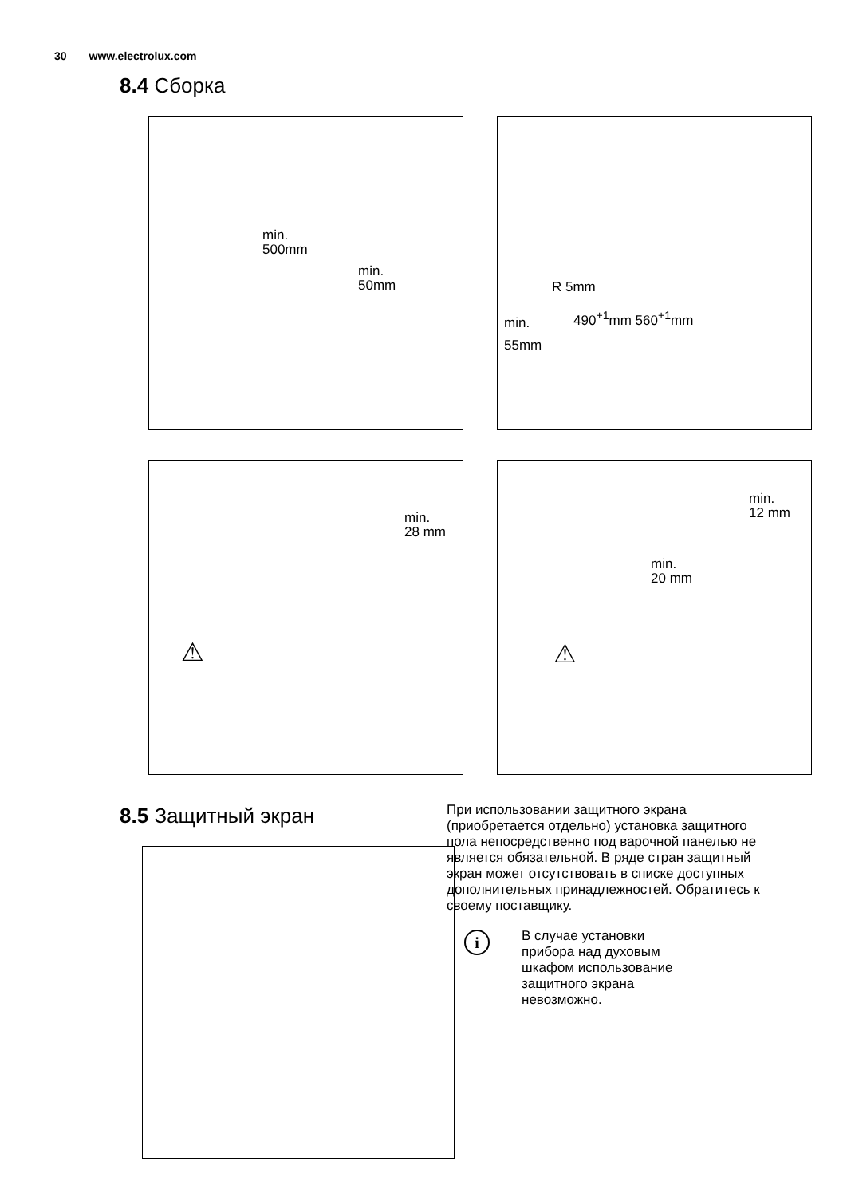30 www.electrolux.com
8.4 Сборка
min.
500mm
min.
50mm
R 5mm
min. 490<sup>+1</sup>mm 560<sup>+1</sup>mm
55mm
min.
28 mm
⚠
min.
12 mm
min.
20 mm
⚠
8.5 Защитный экран
При использовании защитного экрана (приобретается отдельно) установка защитного пола непосредственно под варочной панелью не является обязательной. В ряде стран защитный экран может отсутствовать в списке доступных дополнительных принадлежностей. Обратитесь к своему поставщику.
i
В случае установки
прибора над духовым
шкафом использование
защитного экрана
невозможно.